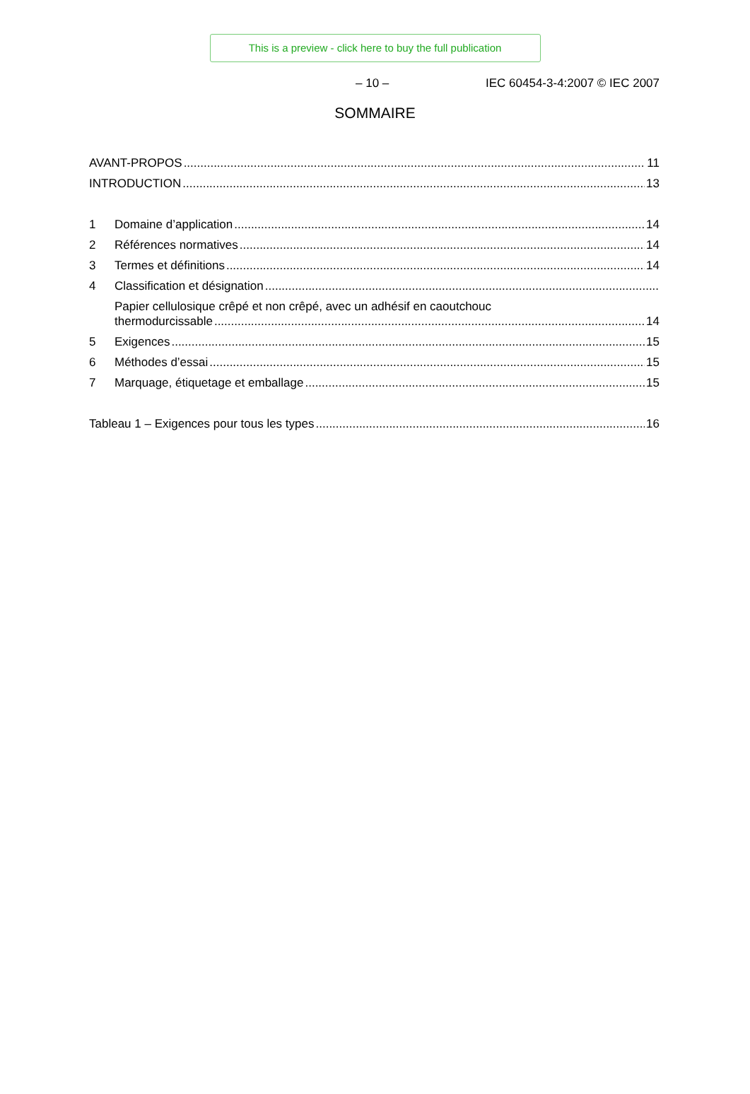This is a preview - click here to buy the full publication
– 10 – IEC 60454-3-4:2007 © IEC 2007
SOMMAIRE
AVANT-PROPOS 11
INTRODUCTION 13
1 Domaine d’application 14
2 Références normatives 14
3 Termes et définitions 14
4 Classification et désignation
Papier cellulosique crêpé et non crêpé, avec un adhésif en caoutchouc
thermodurcissable 14
5 Exigences 15
6 Méthodes d’essai 15
7 Marquage, étiquetage et emballage 15
Tableau 1 – Exigences pour tous les types 16